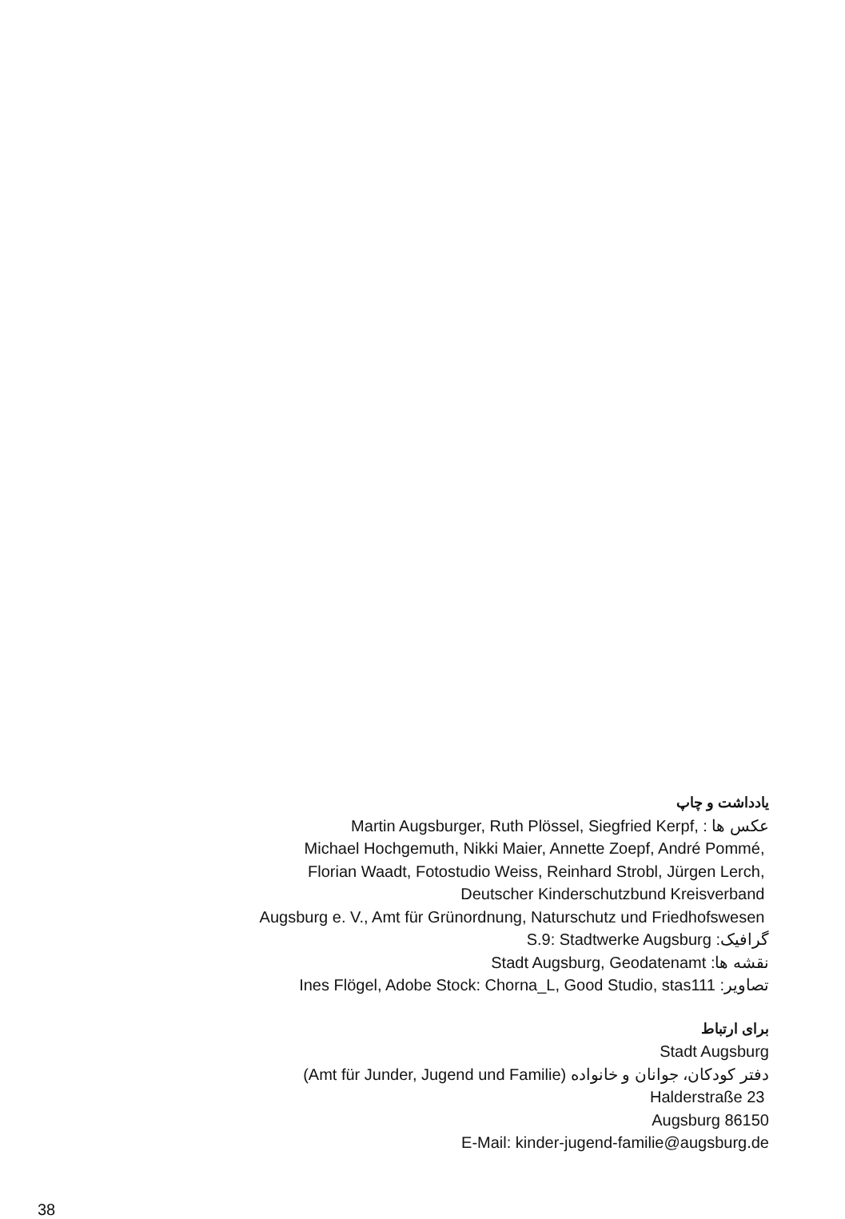یادداشت و چاپ
عکس ها : Martin Augsburger, Ruth Plössel, Siegfried Kerpf,
Michael Hochgemuth, Nikki Maier, Annette Zoepf, André Pommé,
Florian Waadt, Fotostudio Weiss, Reinhard Strobl, Jürgen Lerch,
Deutscher Kinderschutzbund Kreisverband
Augsburg e. V., Amt für Grünordnung, Naturschutz und Friedhofswesen
گرافیک: S.9: Stadtwerke Augsburg
نقشه ها: Stadt Augsburg, Geodatenamt
تصاویر: Ines Flögel, Adobe Stock: Chorna_L, Good Studio, stas111
برای ارتباط
Stadt Augsburg
(Amt für Junder, Jugend und Familie) دفتر کودکان، جوانان و خانواده
Halderstraße 23
Augsburg 86150
E-Mail: kinder-jugend-familie@augsburg.de
38